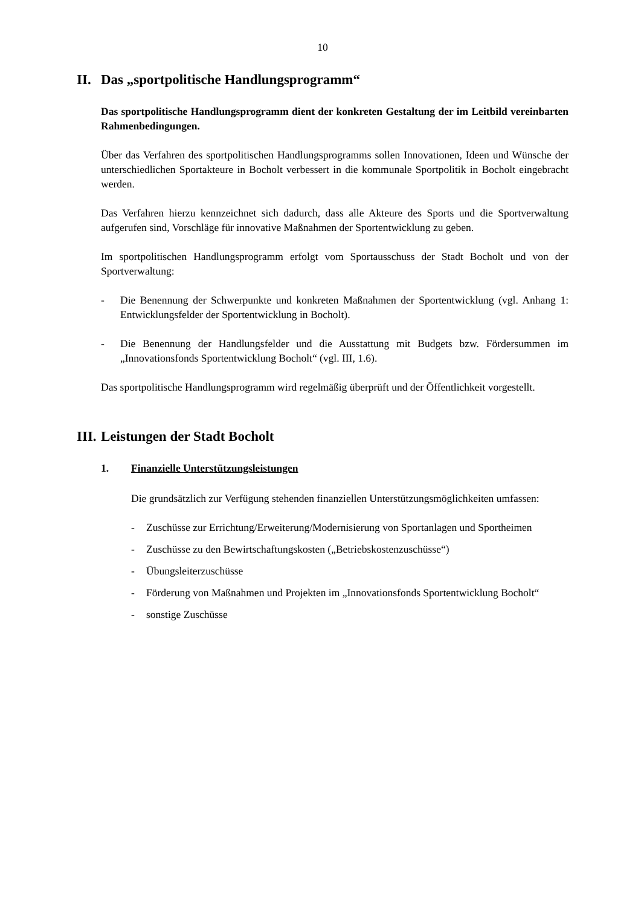10
II. Das „sportpolitische Handlungsprogramm“
Das sportpolitische Handlungsprogramm dient der konkreten Gestaltung der im Leitbild vereinbarten Rahmenbedingungen.
Über das Verfahren des sportpolitischen Handlungsprogramms sollen Innovationen, Ideen und Wünsche der unterschiedlichen Sportakteure in Bocholt verbessert in die kommunale Sportpolitik in Bocholt eingebracht werden.
Das Verfahren hierzu kennzeichnet sich dadurch, dass alle Akteure des Sports und die Sportverwaltung aufgerufen sind, Vorschläge für innovative Maßnahmen der Sportentwicklung zu geben.
Im sportpolitischen Handlungsprogramm erfolgt vom Sportausschuss der Stadt Bocholt und von der Sportverwaltung:
- Die Benennung der Schwerpunkte und konkreten Maßnahmen der Sportentwicklung (vgl. Anhang 1: Entwicklungsfelder der Sportentwicklung in Bocholt).
- Die Benennung der Handlungsfelder und die Ausstattung mit Budgets bzw. Fördersummen im „Innovationsfonds Sportentwicklung Bocholt“ (vgl. III, 1.6).
Das sportpolitische Handlungsprogramm wird regelmäßig überprüft und der Öffentlichkeit vorgestellt.
III. Leistungen der Stadt Bocholt
1. Finanzielle Unterstützungsleistungen
Die grundsätzlich zur Verfügung stehenden finanziellen Unterstützungsmöglichkeiten umfassen:
- Zuschüsse zur Errichtung/Erweiterung/Modernisierung von Sportanlagen und Sportheimen
- Zuschüsse zu den Bewirtschaftungskosten („Betriebskostenzuschüsse“)
- Übungsleiterzuschüsse
- Förderung von Maßnahmen und Projekten im „Innovationsfonds Sportentwicklung Bocholt“
- sonstige Zuschüsse